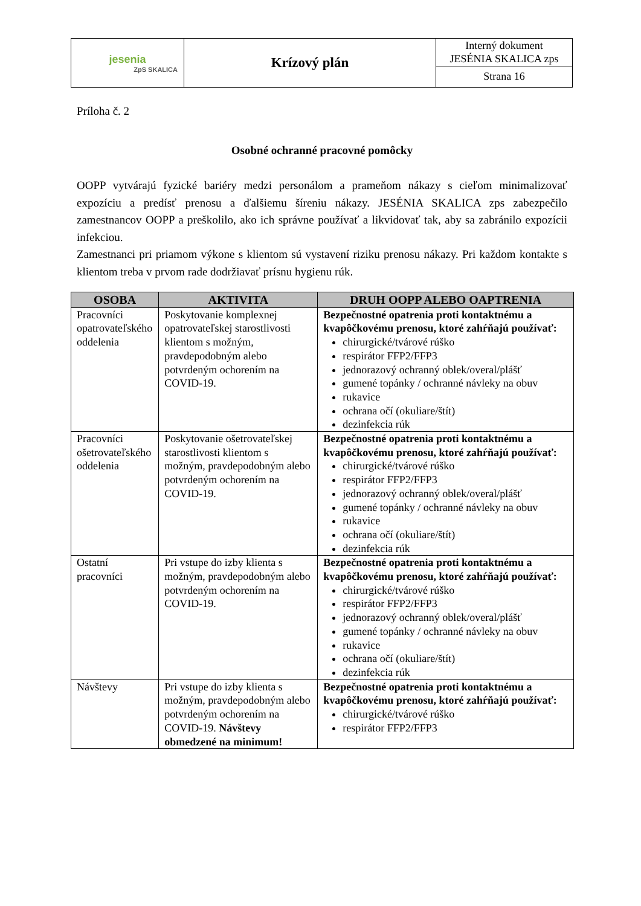| jesenia ZpS SKALICA | Krízový plán | Interný dokument JESÉNIA SKALICA zps |
| | | Strana 16 |
Príloha č. 2
Osobné ochranné pracovné pomôcky
OOPP vytvárajú fyzické bariéry medzi personálom a prameňom nákazy s cieľom minimalizovať expozíciu a predísť prenosu a ďalšiemu šíreniu nákazy. JESÉNIA SKALICA zps zabezpečilo zamestnancov OOPP a preškolilo, ako ich správne používať a likvidovať tak, aby sa zabránilo expozícii infekciou.
Zamestnanci pri priamom výkone s klientom sú vystavení riziku prenosu nákazy. Pri každom kontakte s klientom treba v prvom rade dodržiavať prísnu hygienu rúk.
| OSOBA | AKTIVITA | DRUH OOPP ALEBO OAPTRENIA |
| --- | --- | --- |
| Pracovníci opatrovateľského oddelenia | Poskytovanie komplexnej opatrovateľskej starostlivosti klientom s možným, pravdepodobným alebo potvrdeným ochorením na COVID-19. | Bezpečnostné opatrenia proti kontaktnému a kvapôčkovému prenosu, ktoré zahŕňajú používať: chirurgické/tvárové rúško respirátor FFP2/FFP3 jednorazový ochranný oblek/overal/plášť gumené topánky / ochranné návleky na obuv rukavice ochrana očí (okuliare/štít) dezinfekcia rúk |
| Pracovníci ošetrovateľského oddelenia | Poskytovanie ošetrovateľskej starostlivosti klientom s možným, pravdepodobným alebo potvrdeným ochorením na COVID-19. | Bezpečnostné opatrenia proti kontaktnému a kvapôčkovému prenosu, ktoré zahŕňajú používať: chirurgické/tvárové rúško respirátor FFP2/FFP3 jednorazový ochranný oblek/overal/plášť gumené topánky / ochranné návleky na obuv rukavice ochrana očí (okuliare/štít) dezinfekcia rúk |
| Ostatní pracovníci | Pri vstupe do izby klienta s možným, pravdepodobným alebo potvrdeným ochorením na COVID-19. | Bezpečnostné opatrenia proti kontaktnému a kvapôčkovému prenosu, ktoré zahŕňajú používať: chirurgické/tvárové rúško respirátor FFP2/FFP3 jednorazový ochranný oblek/overal/plášť gumené topánky / ochranné návleky na obuv rukavice ochrana očí (okuliare/štít) dezinfekcia rúk |
| Návštevy | Pri vstupe do izby klienta s možným, pravdepodobným alebo potvrdeným ochorením na COVID-19. Návštevy obmedzené na minimum! | Bezpečnostné opatrenia proti kontaktnému a kvapôčkovému prenosu, ktoré zahŕňajú používať: chirurgické/tvárové rúško respirátor FFP2/FFP3 |